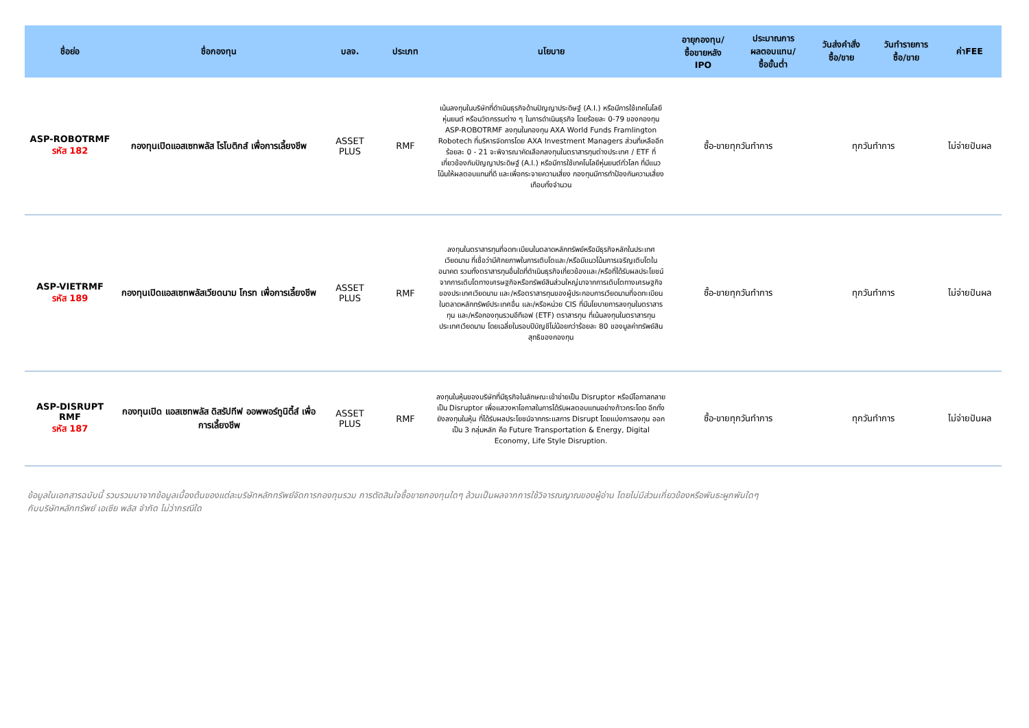| ชื่อย่อ | ชื่อกองทุน | บลจ. | ประเภท | นโยบาย | อายุกองทุน/ ซื้อขายหลัง IPO | ประมาณการ ผลตอบแทน/ ซื้อขั้นต่ำ | วันส่งคำสั่ง ซื้อ/ขาย | วันทำรายการ ซื้อ/ขาย | ค่าFEE |
| --- | --- | --- | --- | --- | --- | --- | --- | --- | --- |
| ASP-ROBOTRMF รหัส 182 | กองทุนเปิดแอสเซทพลัส โรโบติกส์ เพื่อการเลี้ยงชีพ | ASSET PLUS | RMF | เน้นลงทุนในบริษัทที่ดำเนินธุรกิจด้านปัญญาประดิษฐ์ (A.I.) หรือมีการใช้เทคโนโลยีหุ่นยนต์ หรือนวัตกรรมต่าง ๆ ในการดำเนินธุรกิจ โดยร้อยละ 0-79 ของกองทุน ASP-ROBOTRMF ลงทุนในกองทุน AXA World Funds Framlington Robotech ที่บริหารจัดการโดย AXA Investment Managers ส่วนที่เหลืออีกร้อยละ 0 - 21 จะพิจารณาคัดเลือกลงทุนในตราสารทุนต่างประเทศ / ETF ที่เกี่ยวข้องกับปัญญาประดิษฐ์ (A.I.) หรือมีการใช้เทคโนโลยีหุ่นยนต์ทั่วโลก ที่มีแนวโน้มให้ผลตอบแทนที่ดี และเพื่อกระจายความเสี่ยง กองทุนมีการทำป้องกันความเสี่ยงเกือบทั้งจำนวน | ซื้อ-ขายทุกวันทำการ | | ทุกวันทำการ | | ไม่จ่ายปันผล |
| ASP-VIETRMF รหัส 189 | กองทุนเปิดแอสเซทพลัสเวียดนาม โกรท เพื่อการเลี้ยงชีพ | ASSET PLUS | RMF | ลงทุนในตราสารทุนที่จดทะเบียนในตลาดหลักทรัพย์หรือมีธุรกิจหลักในประเทศเวียดนาม ที่เชื่อว่ามีศักยภาพในการเติบโตและ/หรือมีแนวโน้มการเจริญเติบโตในอนาคต รวมทั้งตราสารทุนอื่นใดที่ดำเนินธุรกิจเกี่ยวข้องและ/หรือที่ได้รับผลประโยชน์จากการเติบโตทางเศรษฐกิจหรือทรัพย์สินส่วนใหญ่มาจากการเติบโตทางเศรษฐกิจของประเทศเวียดนาม และ/หรือตราสารทุนของผู้ประกอบการเวียดนามที่จดทะเบียนในตลาดหลักทรัพย์ประเทศอื่น และ/หรือหน่วย CIS ที่มีนโยบายการลงทุนในตราสารทุน และ/หรือกองทุนรวมอีทีเอฟ (ETF) ตราสารทุน ที่เน้นลงทุนในตราสารทุนประเทศเวียดนาม โดยเฉลี่ยในรอบปีบัญชีไม่น้อยกว่าร้อยละ 80 ของมูลค่าทรัพย์สินสุทธิของกองทุน | ซื้อ-ขายทุกวันทำการ | | ทุกวันทำการ | | ไม่จ่ายปันผล |
| ASP-DISRUPT RMF รหัส 187 | กองทุนเปิด แอสเซทพลัส ดิสรัปทีฟ ออพพอร์ทูนิตี้ส์ เพื่อการเลี้ยงชีพ | ASSET PLUS | RMF | ลงทุนในหุ้นของบริษัทที่มีธุรกิจในลักษณะเข้าข่ายเป็น Disruptor หรือมีโอกาสกลายเป็น Disruptor เพื่อแสวงหาโอกาสในการได้รับผลตอบแทนอย่างก้าวกระโดด อีกทั้งยังลงทุนในหุ้น ที่ได้รับผลประโยชน์จากกระแสการ Disrupt โดยแบ่งการลงทุน ออกเป็น 3 กลุ่มหลัก คือ Future Transportation & Energy, Digital Economy, Life Style Disruption. | ซื้อ-ขายทุกวันทำการ | | ทุกวันทำการ | | ไม่จ่ายปันผล |
ข้อมูลในเอกสารฉบับนี้ รวบรวมมาจากข้อมูลเบื้องต้นของแต่ละบริษัทหลักทรัพย์จัดการกองทุนรวม การตัดสินใจซื้อขายกองทุนใดๆ ล้วนเป็นผลจากการใช้วิจารณญาณของผู้อ่าน โดยไม่มีส่วนเกี่ยวข้องหรือพันธะผูกพันใดๆ
กับบริษัทหลักทรัพย์ เอเซีย พลัส จำกัด ไม่ว่ากรณีใด